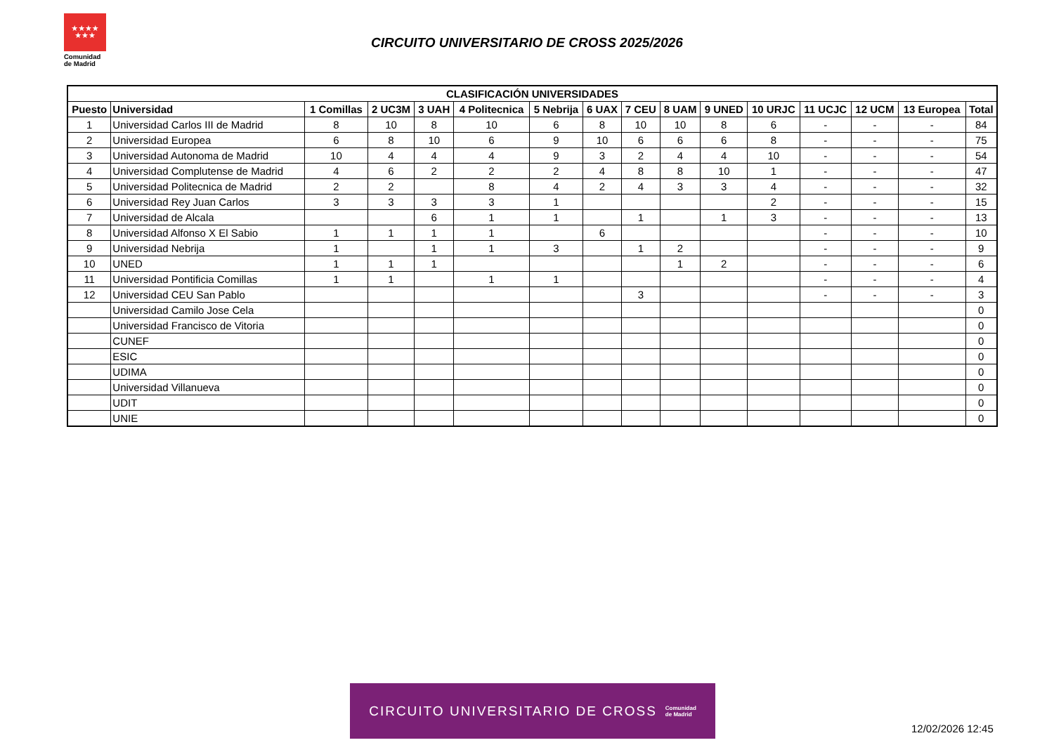★★★★
★★★
Comunidad
de Madrid
CIRCUITO UNIVERSITARIO DE CROSS 2025/2026
| CLASIFICACIÓN UNIVERSIDADES | | | | | | | | | | | | | | | |
| --- | --- | --- | --- | --- | --- | --- | --- | --- | --- | --- | --- | --- | --- | --- | --- |
| Puesto | Universidad | 1 Comillas | 2 UC3M | 3 UAH | 4 Politecnica | 5 Nebrija | 6 UAX | 7 CEU | 8 UAM | 9 UNED | 10 URJC | 11 UCJC | 12 UCM | 13 Europea | Total |
| 1 | Universidad Carlos III de Madrid | 8 | 10 | 8 | 10 | 6 | 8 | 10 | 10 | 8 | 6 | - | - | - | 84 |
| 2 | Universidad Europea | 6 | 8 | 10 | 6 | 9 | 10 | 6 | 6 | 6 | 8 | - | - | - | 75 |
| 3 | Universidad Autonoma de Madrid | 10 | 4 | 4 | 4 | 9 | 3 | 2 | 4 | 4 | 10 | - | - | - | 54 |
| 4 | Universidad Complutense de Madrid | 4 | 6 | 2 | 2 | 2 | 4 | 8 | 8 | 10 | 1 | - | - | - | 47 |
| 5 | Universidad Politecnica de Madrid | 2 | 2 | | 8 | 4 | 2 | 4 | 3 | 3 | 4 | - | - | - | 32 |
| 6 | Universidad Rey Juan Carlos | 3 | 3 | 3 | 3 | 1 | | | | | 2 | - | - | - | 15 |
| 7 | Universidad de Alcala | | | 6 | 1 | 1 | | 1 | | 1 | 3 | - | - | - | 13 |
| 8 | Universidad Alfonso X El Sabio | 1 | 1 | 1 | 1 | | 6 | | | | | - | - | - | 10 |
| 9 | Universidad Nebrija | 1 | | 1 | 1 | 3 | | 1 | 2 | | | - | - | - | 9 |
| 10 | UNED | 1 | 1 | 1 | | | | | 1 | 2 | | - | - | - | 6 |
| 11 | Universidad Pontificia Comillas | 1 | 1 | | 1 | 1 | | | | | | - | - | - | 4 |
| 12 | Universidad CEU San Pablo | | | | | | | 3 | | | | - | - | - | 3 |
| | Universidad Camilo Jose Cela | | | | | | | | | | | | | | 0 |
| | Universidad Francisco de Vitoria | | | | | | | | | | | | | | 0 |
| | CUNEF | | | | | | | | | | | | | | 0 |
| | ESIC | | | | | | | | | | | | | | 0 |
| | UDIMA | | | | | | | | | | | | | | 0 |
| | Universidad Villanueva | | | | | | | | | | | | | | 0 |
| | UDIT | | | | | | | | | | | | | | 0 |
| | UNIE | | | | | | | | | | | | | | 0 |
CIRCUITO UNIVERSITARIO DE CROSS Comunidad
de Madrid
12/02/2026 12:45